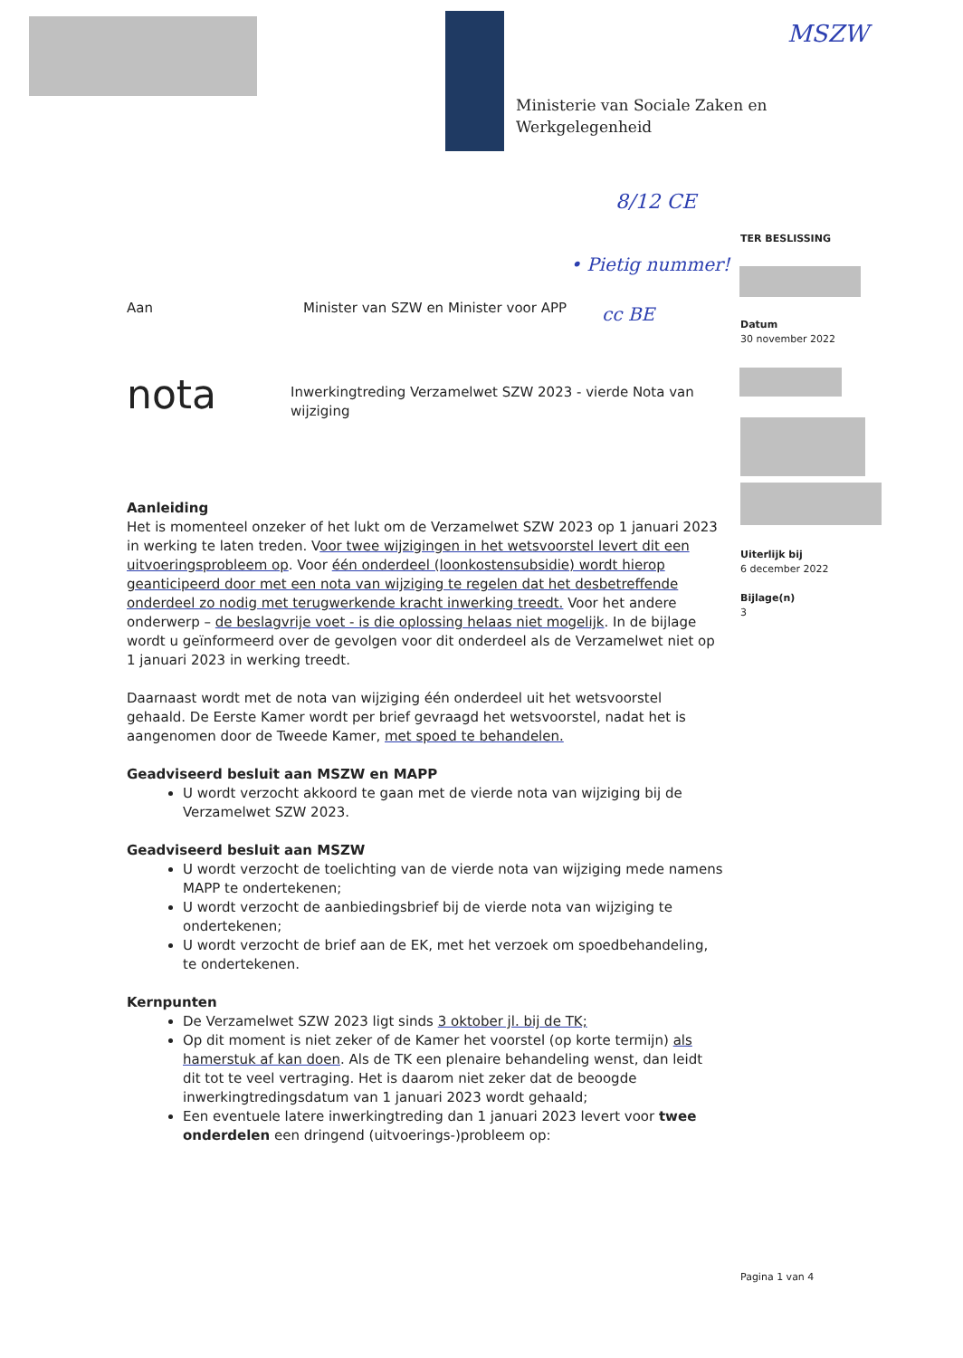Ministerie van Sociale Zaken en
Werkgelegenheid
MSZW
8/12 CE
• Pietig nummer!
cc BE
TER BESLISSING
Datum
30 november 2022
Uiterlijk bij
6 december 2022
Bijlage(n)
3
Aan Minister van SZW en Minister voor APP
nota Inwerkingtreding Verzamelwet SZW 2023 - vierde Nota van wijziging
Aanleiding
Het is momenteel onzeker of het lukt om de Verzamelwet SZW 2023 op 1 januari 2023 in werking te laten treden. Voor twee wijzigingen in het wetsvoorstel levert dit een uitvoeringsprobleem op. Voor één onderdeel (loonkostensubsidie) wordt hierop geanticipeerd door met een nota van wijziging te regelen dat het desbetreffende onderdeel zo nodig met terugwerkende kracht inwerking treedt. Voor het andere onderwerp – de beslagvrije voet - is die oplossing helaas niet mogelijk. In de bijlage wordt u geïnformeerd over de gevolgen voor dit onderdeel als de Verzamelwet niet op 1 januari 2023 in werking treedt.
Daarnaast wordt met de nota van wijziging één onderdeel uit het wetsvoorstel gehaald. De Eerste Kamer wordt per brief gevraagd het wetsvoorstel, nadat het is aangenomen door de Tweede Kamer, met spoed te behandelen.
Geadviseerd besluit aan MSZW en MAPP
U wordt verzocht akkoord te gaan met de vierde nota van wijziging bij de Verzamelwet SZW 2023.
Geadviseerd besluit aan MSZW
U wordt verzocht de toelichting van de vierde nota van wijziging mede namens MAPP te ondertekenen;
U wordt verzocht de aanbiedingsbrief bij de vierde nota van wijziging te ondertekenen;
U wordt verzocht de brief aan de EK, met het verzoek om spoedbehandeling, te ondertekenen.
Kernpunten
De Verzamelwet SZW 2023 ligt sinds 3 oktober jl. bij de TK;
Op dit moment is niet zeker of de Kamer het voorstel (op korte termijn) als hamerstuk af kan doen. Als de TK een plenaire behandeling wenst, dan leidt dit tot te veel vertraging. Het is daarom niet zeker dat de beoogde inwerkingtredingsdatum van 1 januari 2023 wordt gehaald;
Een eventuele latere inwerkingtreding dan 1 januari 2023 levert voor twee onderdelen een dringend (uitvoerings-)probleem op:
Pagina 1 van 4